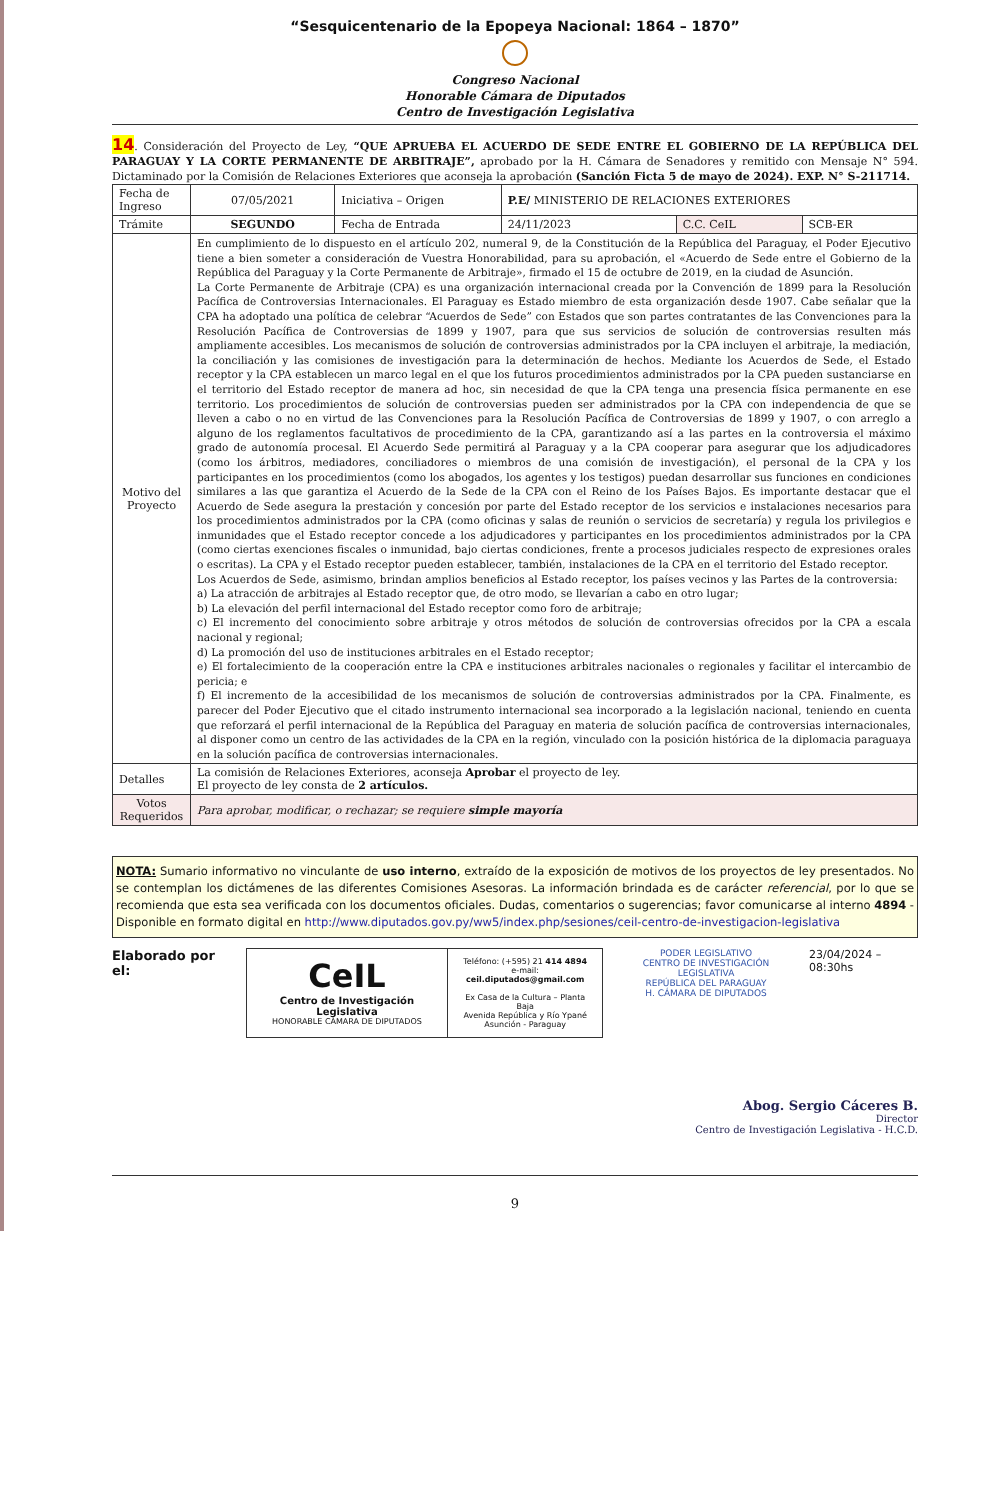“Sesquicentenario de la Epopeya Nacional: 1864 – 1870”
Congreso Nacional
Honorable Cámara de Diputados
Centro de Investigación Legislativa
14. Consideración del Proyecto de Ley, “QUE APRUEBA EL ACUERDO DE SEDE ENTRE EL GOBIERNO DE LA REPÚBLICA DEL PARAGUAY Y LA CORTE PERMANENTE DE ARBITRAJE”, aprobado por la H. Cámara de Senadores y remitido con Mensaje N° 594. Dictaminado por la Comisión de Relaciones Exteriores que aconseja la aprobación (Sanción Ficta 5 de mayo de 2024). EXP. N° S-211714.
| Fecha de Ingreso | 07/05/2021 | Iniciativa – Origen | P.E/ MINISTERIO DE RELACIONES EXTERIORES | | |
| Trámite | SEGUNDO | Fecha de Entrada | 24/11/2023 | C.C. CeIL | SCB-ER |
| Motivo del Proyecto | En cumplimiento de lo dispuesto en el artículo 202, numeral 9, de la Constitución de la República del Paraguay, el Poder Ejecutivo tiene a bien someter a consideración de Vuestra Honorabilidad, para su aprobación, el «Acuerdo de Sede entre el Gobierno de la República del Paraguay y la Corte Permanente de Arbitraje», firmado el 15 de octubre de 2019, en la ciudad de Asunción. La Corte Permanente de Arbitraje (CPA) es una organización internacional creada por la Convención de 1899 para la Resolución Pacífica de Controversias Internacionales. El Paraguay es Estado miembro de esta organización desde 1907. Cabe señalar que la CPA ha adoptado una política de celebrar “Acuerdos de Sede” con Estados que son partes contratantes de las Convenciones para la Resolución Pacífica de Controversias de 1899 y 1907, para que sus servicios de solución de controversias resulten más ampliamente accesibles. Los mecanismos de solución de controversias administrados por la CPA incluyen el arbitraje, la mediación, la conciliación y las comisiones de investigación para la determinación de hechos. Mediante los Acuerdos de Sede, el Estado receptor y la CPA establecen un marco legal en el que los futuros procedimientos administrados por la CPA pueden sustanciarse en el territorio del Estado receptor de manera ad hoc, sin necesidad de que la CPA tenga una presencia física permanente en ese territorio. Los procedimientos de solución de controversias pueden ser administrados por la CPA con independencia de que se lleven a cabo o no en virtud de las Convenciones para la Resolución Pacífica de Controversias de 1899 y 1907, o con arreglo a alguno de los reglamentos facultativos de procedimiento de la CPA, garantizando así a las partes en la controversia el máximo grado de autonomía procesal. El Acuerdo Sede permitirá al Paraguay y a la CPA cooperar para asegurar que los adjudicadores (como los árbitros, mediadores, conciliadores o miembros de una comisión de investigación), el personal de la CPA y los participantes en los procedimientos (como los abogados, los agentes y los testigos) puedan desarrollar sus funciones en condiciones similares a las que garantiza el Acuerdo de la Sede de la CPA con el Reino de los Países Bajos. Es importante destacar que el Acuerdo de Sede asegura la prestación y concesión por parte del Estado receptor de los servicios e instalaciones necesarios para los procedimientos administrados por la CPA (como oficinas y salas de reunión o servicios de secretaría) y regula los privilegios e inmunidades que el Estado receptor concede a los adjudicadores y participantes en los procedimientos administrados por la CPA (como ciertas exenciones fiscales o inmunidad, bajo ciertas condiciones, frente a procesos judiciales respecto de expresiones orales o escritas). La CPA y el Estado receptor pueden establecer, también, instalaciones de la CPA en el territorio del Estado receptor. Los Acuerdos de Sede, asimismo, brindan amplios beneficios al Estado receptor, los países vecinos y las Partes de la controversia: a) La atracción de arbitrajes al Estado receptor que, de otro modo, se llevarían a cabo en otro lugar; b) La elevación del perfil internacional del Estado receptor como foro de arbitraje; c) El incremento del conocimiento sobre arbitraje y otros métodos de solución de controversias ofrecidos por la CPA a escala nacional y regional; d) La promoción del uso de instituciones arbitrales en el Estado receptor; e) El fortalecimiento de la cooperación entre la CPA e instituciones arbitrales nacionales o regionales y facilitar el intercambio de pericia; e f) El incremento de la accesibilidad de los mecanismos de solución de controversias administrados por la CPA. Finalmente, es parecer del Poder Ejecutivo que el citado instrumento internacional sea incorporado a la legislación nacional, teniendo en cuenta que reforzará el perfil internacional de la República del Paraguay en materia de solución pacífica de controversias internacionales, al disponer como un centro de las actividades de la CPA en la región, vinculado con la posición histórica de la diplomacia paraguaya en la solución pacífica de controversias internacionales. | | | | |
| Detalles | La comisión de Relaciones Exteriores, aconseja Aprobar el proyecto de ley. El proyecto de ley consta de 2 artículos. | | | | |
| Votos Requeridos | Para aprobar, modificar, o rechazar; se requiere simple mayoría | | | | |
NOTA: Sumario informativo no vinculante de uso interno, extraído de la exposición de motivos de los proyectos de ley presentados. No se contemplan los dictámenes de las diferentes Comisiones Asesoras. La información brindada es de carácter referencial, por lo que se recomienda que esta sea verificada con los documentos oficiales. Dudas, comentarios o sugerencias; favor comunicarse al interno 4894 - Disponible en formato digital en http://www.diputados.gov.py/ww5/index.php/sesiones/ceil-centro-de-investigacion-legislativa
Elaborado por el:
CeIL
Centro de Investigación Legislativa
HONORABLE CÁMARA DE DIPUTADOS
Teléfono: (+595) 21 414 4894
e-mail: ceil.diputados@gmail.com
Ex Casa de la Cultura – Planta Baja
Avenida República y Río Ypané
Asunción - Paraguay
PODER LEGISLATIVO
CENTRO DE INVESTIGACIÓN LEGISLATIVA
REPÚBLICA DEL PARAGUAY
H. CÁMARA DE DIPUTADOS
23/04/2024 –08:30hs
Abog. Sergio Cáceres B.
Director
Centro de Investigación Legislativa - H.C.D.
9